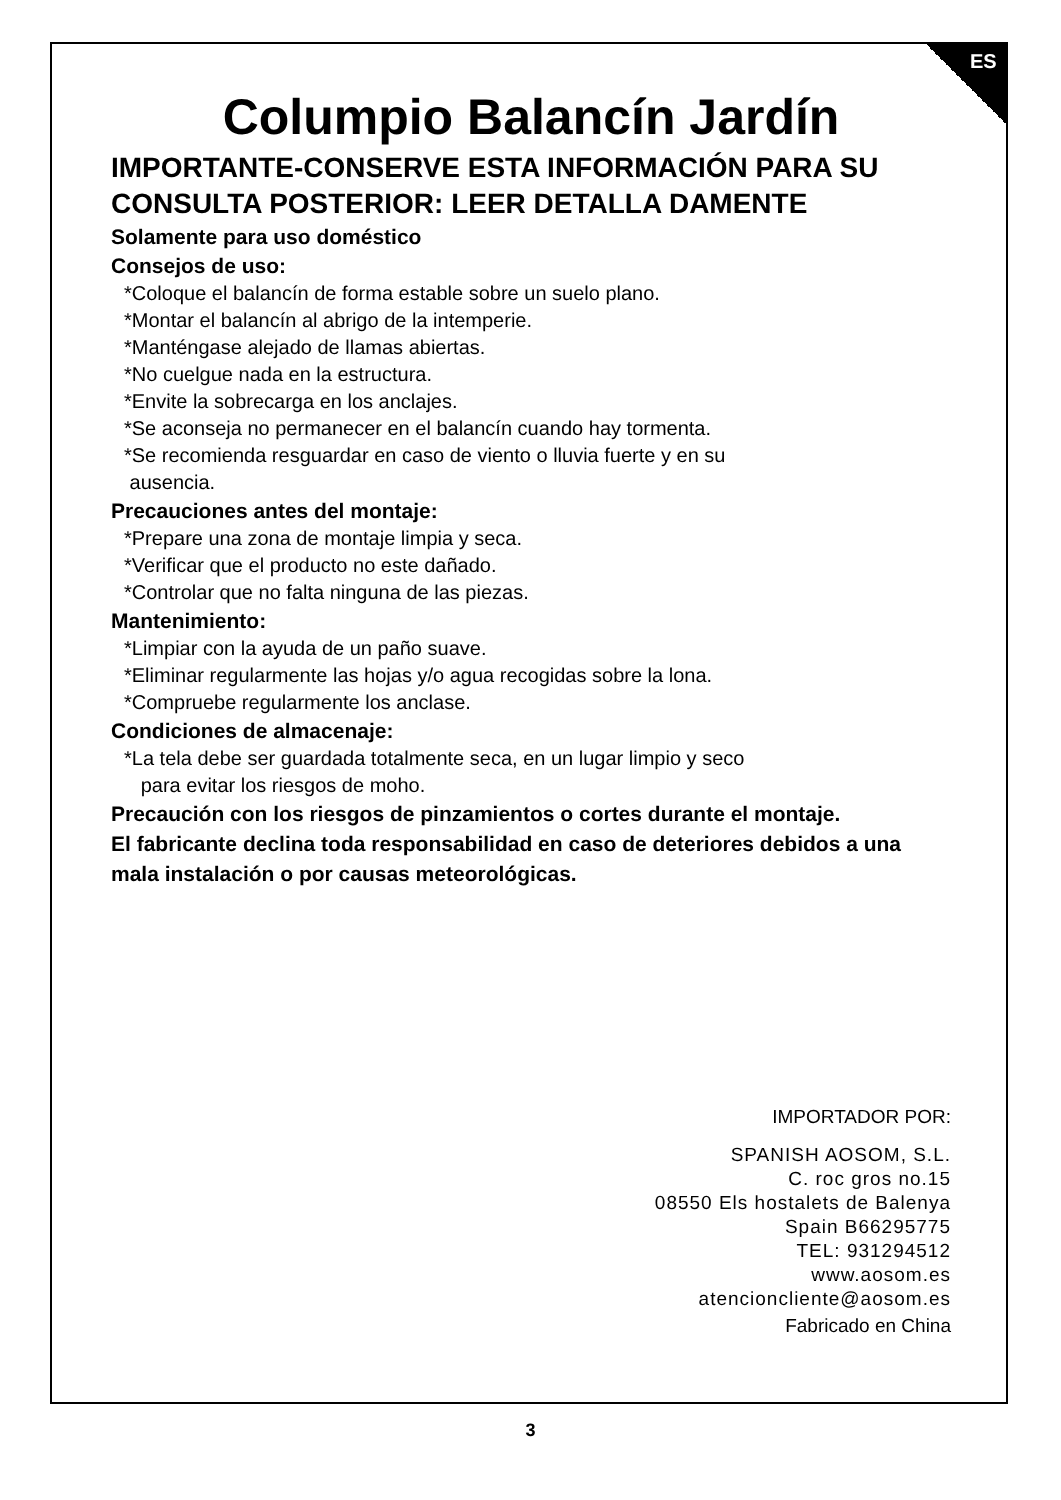ES
Columpio Balancín Jardín
IMPORTANTE-CONSERVE ESTA INFORMACIÓN PARA SU CONSULTA POSTERIOR: LEER DETALLA DAMENTE
Solamente para uso doméstico
Consejos de uso:
*Coloque el balancín de forma estable sobre un suelo plano.
*Montar el balancín al abrigo de la intemperie.
*Manténgase alejado de llamas abiertas.
*No cuelgue nada en la estructura.
*Envite la sobrecarga en los anclajes.
*Se aconseja no permanecer en el balancín cuando hay tormenta.
*Se recomienda resguardar en caso de viento o lluvia fuerte y en su
ausencia.
Precauciones antes del montaje:
*Prepare una zona de montaje limpia y seca.
*Verificar que el producto no este dañado.
*Controlar que no falta ninguna de las piezas.
Mantenimiento:
*Limpiar con la ayuda de un paño suave.
*Eliminar regularmente las hojas y/o agua recogidas sobre la lona.
*Compruebe regularmente los anclase.
Condiciones de almacenaje:
*La tela debe ser guardada totalmente seca, en un lugar limpio y seco
para evitar los riesgos de moho.
Precaución con los riesgos de pinzamientos o cortes durante el montaje.
El fabricante declina toda responsabilidad en caso de deteriores debidos a una mala instalación o por causas meteorológicas.
IMPORTADOR POR:
SPANISH AOSOM, S.L.
C. roc gros no.15
08550 Els hostalets de Balenya
Spain B66295775
TEL: 931294512
www.aosom.es
atencioncliente@aosom.es
Fabricado en China
3